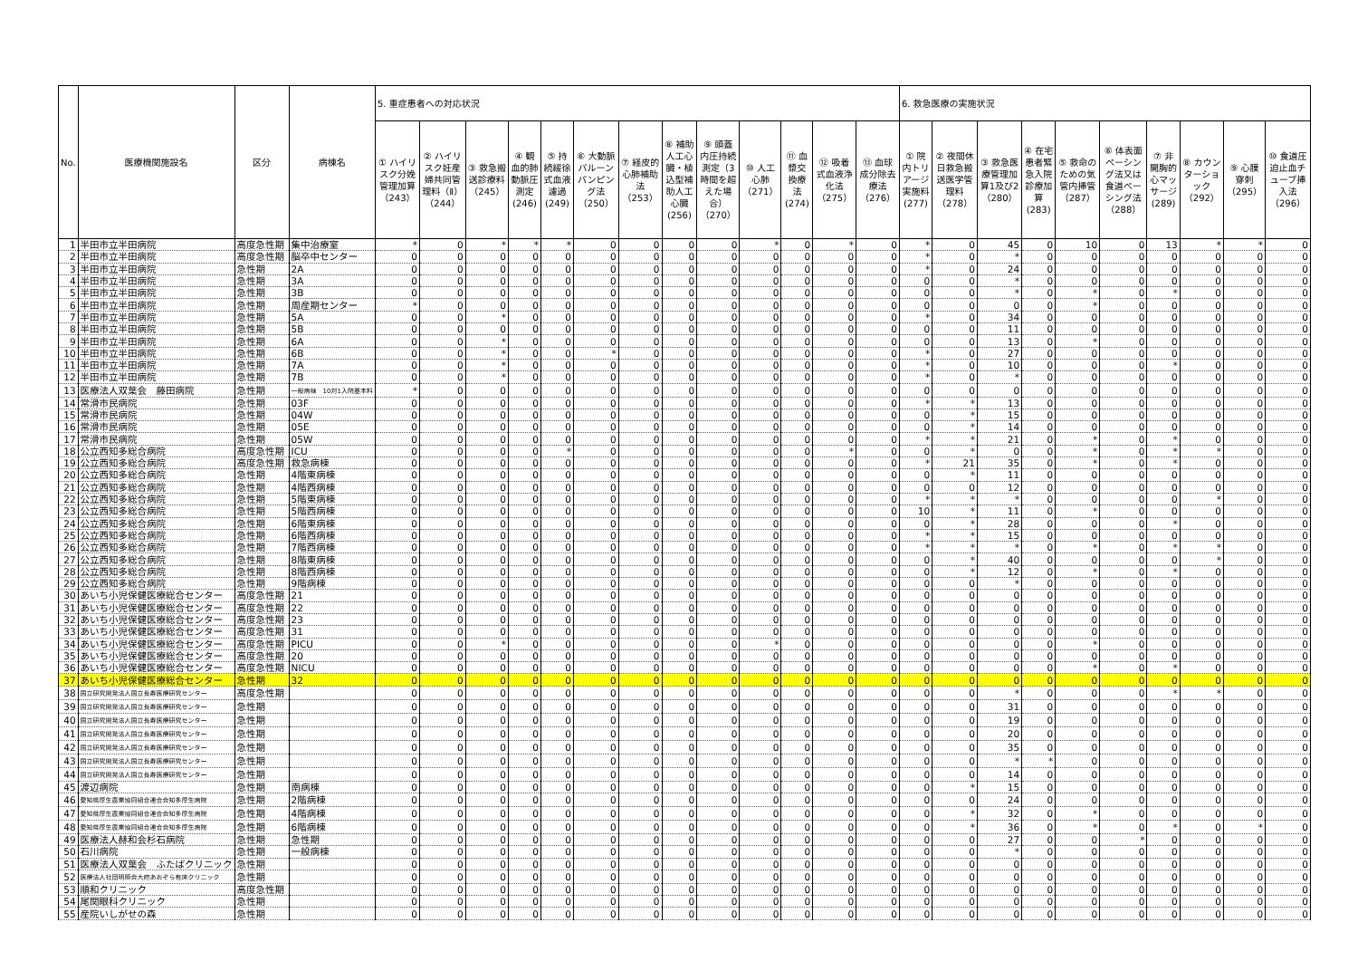| No. | 医療機関施設名 | 区分 | 病棟名 | 5. 重症患者への対応状況 | | | | | | | | | | | | | 6. 救急医療の実施状況 | | | | | | | | | |
| --- | --- | --- | --- | --- | --- | --- | --- | --- | --- | --- | --- | --- | --- | --- | --- | --- | --- | --- | --- | --- | --- | --- | --- | --- | --- | --- |
| | | | | ① ハイリスク分娩管理加算（243） | ② ハイリスク妊産婦共同管理料（Ⅱ）（244） | ③ 救急搬送診療料（245） | ④ 観血的肺動脈圧測定(246) | ⑤ 持続緩徐式血液濾過(249) | ⑥ 大動脈バルーンパンピング法（250） | ⑦ 経皮的心肺補助法（253） | ⑧ 補助人工心臓・植込型補助人工心臓(256) | ⑨ 頭蓋内圧持続測定（3時間を超えた場合）（270） | ⑩ 人工心肺（271） | ⑪ 血漿交換療法(274) | ⑫ 吸着式血液浄化法（275） | ⑬ 血球成分除去療法（276） | ① 院内トリアージ実施料(277) | ② 夜間休日救急搬送医学管理料（278） | ③ 救急医療管理加算1及び2（280） | ④ 在宅患者緊急入院診療加算(283) | ⑤ 救命のための気管内挿管（287） | ⑥ 体表面ペーシング法又は食道ペーシング法（288） | ⑦ 非開胸的心マッサージ(289) | ⑧ カウンターショック（292） | ⑨ 心膜穿刺（295） | ⑩ 食道圧迫止血チューブ挿入法（296） |
| 1 | 半田市立半田病院 | 高度急性期 | 集中治療室 | * | 0 | * | * | * | 0 | 0 | 0 | 0 | * | 0 | * | 0 | * | 0 | 45 | 0 | 10 | 0 | 13 | * | * | 0 |
| 2 | 半田市立半田病院 | 高度急性期 | 脳卒中センター | 0 | 0 | 0 | 0 | 0 | 0 | 0 | 0 | 0 | 0 | 0 | 0 | 0 | * | 0 | * | 0 | 0 | 0 | 0 | 0 | 0 | 0 |
| 3 | 半田市立半田病院 | 急性期 | 2A | 0 | 0 | 0 | 0 | 0 | 0 | 0 | 0 | 0 | 0 | 0 | 0 | 0 | * | 0 | 24 | 0 | 0 | 0 | 0 | 0 | 0 | 0 |
| 4 | 半田市立半田病院 | 急性期 | 3A | 0 | 0 | 0 | 0 | 0 | 0 | 0 | 0 | 0 | 0 | 0 | 0 | 0 | 0 | 0 | * | 0 | 0 | 0 | 0 | 0 | 0 | 0 |
| 5 | 半田市立半田病院 | 急性期 | 3B | 0 | 0 | 0 | 0 | 0 | 0 | 0 | 0 | 0 | 0 | 0 | 0 | 0 | 0 | 0 | * | 0 | * | 0 | * | 0 | 0 | 0 |
| 6 | 半田市立半田病院 | 急性期 | 周産期センター | * | 0 | 0 | 0 | 0 | 0 | 0 | 0 | 0 | 0 | 0 | 0 | 0 | 0 | 0 | 0 | 0 | * | 0 | 0 | 0 | 0 | 0 |
| 7 | 半田市立半田病院 | 急性期 | 5A | 0 | 0 | * | 0 | 0 | 0 | 0 | 0 | 0 | 0 | 0 | 0 | 0 | * | 0 | 34 | 0 | 0 | 0 | 0 | 0 | 0 | 0 |
| 8 | 半田市立半田病院 | 急性期 | 5B | 0 | 0 | 0 | 0 | 0 | 0 | 0 | 0 | 0 | 0 | 0 | 0 | 0 | 0 | 0 | 11 | 0 | 0 | 0 | 0 | 0 | 0 | 0 |
| 9 | 半田市立半田病院 | 急性期 | 6A | 0 | 0 | * | 0 | 0 | 0 | 0 | 0 | 0 | 0 | 0 | 0 | 0 | 0 | 0 | 13 | 0 | * | 0 | 0 | 0 | 0 | 0 |
| 10 | 半田市立半田病院 | 急性期 | 6B | 0 | 0 | * | 0 | 0 | * | 0 | 0 | 0 | 0 | 0 | 0 | 0 | * | 0 | 27 | 0 | 0 | 0 | 0 | 0 | 0 | 0 |
| 11 | 半田市立半田病院 | 急性期 | 7A | 0 | 0 | * | 0 | 0 | 0 | 0 | 0 | 0 | 0 | 0 | 0 | 0 | * | 0 | 10 | 0 | 0 | 0 | * | 0 | 0 | 0 |
| 12 | 半田市立半田病院 | 急性期 | 7B | 0 | 0 | * | 0 | 0 | 0 | 0 | 0 | 0 | 0 | 0 | 0 | 0 | * | 0 | * | 0 | 0 | 0 | 0 | 0 | 0 | 0 |
| 13 | 医療法人双葉会 藤田病院 | 急性期 | 一般病棟 10対1入院基本料 | * | 0 | 0 | 0 | 0 | 0 | 0 | 0 | 0 | 0 | 0 | 0 | 0 | 0 | 0 | 0 | 0 | 0 | 0 | 0 | 0 | 0 | 0 |
| 14 | 常滑市民病院 | 急性期 | 03F | 0 | 0 | 0 | 0 | 0 | 0 | 0 | 0 | 0 | 0 | 0 | 0 | 0 | * | * | 13 | 0 | 0 | 0 | 0 | 0 | 0 | 0 |
| 15 | 常滑市民病院 | 急性期 | 04W | 0 | 0 | 0 | 0 | 0 | 0 | 0 | 0 | 0 | 0 | 0 | 0 | 0 | 0 | * | 15 | 0 | 0 | 0 | 0 | 0 | 0 | 0 |
| 16 | 常滑市民病院 | 急性期 | 05E | 0 | 0 | 0 | 0 | 0 | 0 | 0 | 0 | 0 | 0 | 0 | 0 | 0 | 0 | * | 14 | 0 | 0 | 0 | 0 | 0 | 0 | 0 |
| 17 | 常滑市民病院 | 急性期 | 05W | 0 | 0 | 0 | 0 | 0 | 0 | 0 | 0 | 0 | 0 | 0 | 0 | 0 | * | * | 21 | 0 | * | 0 | * | 0 | 0 | 0 |
| 18 | 公立西知多総合病院 | 高度急性期 | ICU | 0 | 0 | 0 | 0 | * | 0 | 0 | 0 | 0 | 0 | 0 | * | 0 | 0 | * | 0 | 0 | * | 0 | * | * | 0 | 0 |
| 19 | 公立西知多総合病院 | 高度急性期 | 救急病棟 | 0 | 0 | 0 | 0 | 0 | 0 | 0 | 0 | 0 | 0 | 0 | 0 | 0 | * | 21 | 35 | 0 | * | 0 | * | 0 | 0 | 0 |
| 20 | 公立西知多総合病院 | 急性期 | 4階東病棟 | 0 | 0 | 0 | 0 | 0 | 0 | 0 | 0 | 0 | 0 | 0 | 0 | 0 | 0 | * | 11 | 0 | 0 | 0 | 0 | 0 | 0 | 0 |
| 21 | 公立西知多総合病院 | 急性期 | 4階西病棟 | 0 | 0 | 0 | 0 | 0 | 0 | 0 | 0 | 0 | 0 | 0 | 0 | 0 | 0 | 0 | 12 | 0 | 0 | 0 | 0 | 0 | 0 | 0 |
| 22 | 公立西知多総合病院 | 急性期 | 5階東病棟 | 0 | 0 | 0 | 0 | 0 | 0 | 0 | 0 | 0 | 0 | 0 | 0 | 0 | * | * | * | 0 | 0 | 0 | 0 | * | 0 | 0 |
| 23 | 公立西知多総合病院 | 急性期 | 5階西病棟 | 0 | 0 | 0 | 0 | 0 | 0 | 0 | 0 | 0 | 0 | 0 | 0 | 0 | 10 | * | 11 | 0 | * | 0 | 0 | 0 | 0 | 0 |
| 24 | 公立西知多総合病院 | 急性期 | 6階東病棟 | 0 | 0 | 0 | 0 | 0 | 0 | 0 | 0 | 0 | 0 | 0 | 0 | 0 | 0 | * | 28 | 0 | 0 | 0 | * | 0 | 0 | 0 |
| 25 | 公立西知多総合病院 | 急性期 | 6階西病棟 | 0 | 0 | 0 | 0 | 0 | 0 | 0 | 0 | 0 | 0 | 0 | 0 | 0 | * | * | 15 | 0 | 0 | 0 | 0 | 0 | 0 | 0 |
| 26 | 公立西知多総合病院 | 急性期 | 7階西病棟 | 0 | 0 | 0 | 0 | 0 | 0 | 0 | 0 | 0 | 0 | 0 | 0 | 0 | * | * | * | 0 | * | 0 | * | * | 0 | 0 |
| 27 | 公立西知多総合病院 | 急性期 | 8階東病棟 | 0 | 0 | 0 | 0 | 0 | 0 | 0 | 0 | 0 | 0 | 0 | 0 | 0 | 0 | * | 40 | 0 | 0 | 0 | 0 | * | 0 | 0 |
| 28 | 公立西知多総合病院 | 急性期 | 8階西病棟 | 0 | 0 | 0 | 0 | 0 | 0 | 0 | 0 | 0 | 0 | 0 | 0 | 0 | 0 | * | 12 | 0 | * | 0 | * | 0 | 0 | 0 |
| 29 | 公立西知多総合病院 | 急性期 | 9階病棟 | 0 | 0 | 0 | 0 | 0 | 0 | 0 | 0 | 0 | 0 | 0 | 0 | 0 | 0 | 0 | * | 0 | 0 | 0 | 0 | 0 | 0 | 0 |
| 30 | あいち小児保健医療総合センター | 高度急性期 | 21 | 0 | 0 | 0 | 0 | 0 | 0 | 0 | 0 | 0 | 0 | 0 | 0 | 0 | 0 | 0 | 0 | 0 | 0 | 0 | 0 | 0 | 0 | 0 |
| 31 | あいち小児保健医療総合センター | 高度急性期 | 22 | 0 | 0 | 0 | 0 | 0 | 0 | 0 | 0 | 0 | 0 | 0 | 0 | 0 | 0 | 0 | 0 | 0 | 0 | 0 | 0 | 0 | 0 | 0 |
| 32 | あいち小児保健医療総合センター | 高度急性期 | 23 | 0 | 0 | 0 | 0 | 0 | 0 | 0 | 0 | 0 | 0 | 0 | 0 | 0 | 0 | 0 | 0 | 0 | 0 | 0 | 0 | 0 | 0 | 0 |
| 33 | あいち小児保健医療総合センター | 高度急性期 | 31 | 0 | 0 | 0 | 0 | 0 | 0 | 0 | 0 | 0 | 0 | 0 | 0 | 0 | 0 | 0 | 0 | 0 | 0 | 0 | 0 | 0 | 0 | 0 |
| 34 | あいち小児保健医療総合センター | 高度急性期 | PICU | 0 | 0 | * | 0 | 0 | 0 | 0 | 0 | 0 | * | 0 | 0 | 0 | 0 | 0 | 0 | 0 | * | 0 | 0 | 0 | 0 | 0 |
| 35 | あいち小児保健医療総合センター | 高度急性期 | 20 | 0 | 0 | 0 | 0 | 0 | 0 | 0 | 0 | 0 | 0 | 0 | 0 | 0 | 0 | 0 | 0 | 0 | 0 | 0 | 0 | 0 | 0 | 0 |
| 36 | あいち小児保健医療総合センター | 高度急性期 | NICU | 0 | 0 | 0 | 0 | 0 | 0 | 0 | 0 | 0 | 0 | 0 | 0 | 0 | 0 | 0 | 0 | 0 | * | 0 | * | 0 | 0 | 0 |
| 37 | あいち小児保健医療総合センター | 急性期 | 32 | 0 | 0 | 0 | 0 | 0 | 0 | 0 | 0 | 0 | 0 | 0 | 0 | 0 | 0 | 0 | 0 | 0 | 0 | 0 | 0 | 0 | 0 | 0 |
| 38 | 国立研究開発法人国立長寿医療研究センター | 高度急性期 | | 0 | 0 | 0 | 0 | 0 | 0 | 0 | 0 | 0 | 0 | 0 | 0 | 0 | 0 | 0 | * | 0 | 0 | 0 | * | * | 0 | 0 |
| 39 | 国立研究開発法人国立長寿医療研究センター | 急性期 | | 0 | 0 | 0 | 0 | 0 | 0 | 0 | 0 | 0 | 0 | 0 | 0 | 0 | 0 | 0 | 31 | 0 | 0 | 0 | 0 | 0 | 0 | 0 |
| 40 | 国立研究開発法人国立長寿医療研究センター | 急性期 | | 0 | 0 | 0 | 0 | 0 | 0 | 0 | 0 | 0 | 0 | 0 | 0 | 0 | 0 | 0 | 19 | 0 | 0 | 0 | 0 | 0 | 0 | 0 |
| 41 | 国立研究開発法人国立長寿医療研究センター | 急性期 | | 0 | 0 | 0 | 0 | 0 | 0 | 0 | 0 | 0 | 0 | 0 | 0 | 0 | 0 | 0 | 20 | 0 | 0 | 0 | 0 | 0 | 0 | 0 |
| 42 | 国立研究開発法人国立長寿医療研究センター | 急性期 | | 0 | 0 | 0 | 0 | 0 | 0 | 0 | 0 | 0 | 0 | 0 | 0 | 0 | 0 | 0 | 35 | 0 | 0 | 0 | 0 | 0 | 0 | 0 |
| 43 | 国立研究開発法人国立長寿医療研究センター | 急性期 | | 0 | 0 | 0 | 0 | 0 | 0 | 0 | 0 | 0 | 0 | 0 | 0 | 0 | 0 | 0 | * | * | 0 | 0 | 0 | 0 | 0 | 0 |
| 44 | 国立研究開発法人国立長寿医療研究センター | 急性期 | | 0 | 0 | 0 | 0 | 0 | 0 | 0 | 0 | 0 | 0 | 0 | 0 | 0 | 0 | 0 | 14 | 0 | 0 | 0 | 0 | 0 | 0 | 0 |
| 45 | 渡辺病院 | 急性期 | 南病棟 | 0 | 0 | 0 | 0 | 0 | 0 | 0 | 0 | 0 | 0 | 0 | 0 | 0 | 0 | * | 15 | 0 | 0 | 0 | 0 | 0 | 0 | 0 |
| 46 | 愛知県厚生農業協同組合連合会知多厚生病院 | 急性期 | 2階病棟 | 0 | 0 | 0 | 0 | 0 | 0 | 0 | 0 | 0 | 0 | 0 | 0 | 0 | 0 | 0 | 24 | 0 | 0 | 0 | 0 | 0 | 0 | 0 |
| 47 | 愛知県厚生農業協同組合連合会知多厚生病院 | 急性期 | 4階病棟 | 0 | 0 | 0 | 0 | 0 | 0 | 0 | 0 | 0 | 0 | 0 | 0 | 0 | 0 | * | 32 | 0 | * | 0 | 0 | 0 | 0 | 0 |
| 48 | 愛知県厚生農業協同組合連合会知多厚生病院 | 急性期 | 6階病棟 | 0 | 0 | 0 | 0 | 0 | 0 | 0 | 0 | 0 | 0 | 0 | 0 | 0 | 0 | * | 36 | 0 | * | 0 | * | 0 | * | 0 |
| 49 | 医療法人赫和会杉石病院 | 急性期 | 急性期 | 0 | 0 | 0 | 0 | 0 | 0 | 0 | 0 | 0 | 0 | 0 | 0 | 0 | 0 | 0 | 27 | 0 | 0 | * | 0 | 0 | 0 | 0 |
| 50 | 石川病院 | 急性期 | 一般病棟 | 0 | 0 | 0 | 0 | 0 | 0 | 0 | 0 | 0 | 0 | 0 | 0 | 0 | 0 | 0 | * | 0 | 0 | 0 | 0 | 0 | 0 | 0 |
| 51 | 医療法人双葉会 ふたばクリニック | 急性期 | | 0 | 0 | 0 | 0 | 0 | 0 | 0 | 0 | 0 | 0 | 0 | 0 | 0 | 0 | 0 | 0 | 0 | 0 | 0 | 0 | 0 | 0 | 0 |
| 52 | 医療法人社団明照会大府あおぞら有床クリニック | 急性期 | | 0 | 0 | 0 | 0 | 0 | 0 | 0 | 0 | 0 | 0 | 0 | 0 | 0 | 0 | 0 | 0 | 0 | 0 | 0 | 0 | 0 | 0 | 0 |
| 53 | 順和クリニック | 高度急性期 | | 0 | 0 | 0 | 0 | 0 | 0 | 0 | 0 | 0 | 0 | 0 | 0 | 0 | 0 | 0 | 0 | 0 | 0 | 0 | 0 | 0 | 0 | 0 |
| 54 | 尾関眼科クリニック | 急性期 | | 0 | 0 | 0 | 0 | 0 | 0 | 0 | 0 | 0 | 0 | 0 | 0 | 0 | 0 | 0 | 0 | 0 | 0 | 0 | 0 | 0 | 0 | 0 |
| 55 | 産院いしがせの森 | 急性期 | | 0 | 0 | 0 | 0 | 0 | 0 | 0 | 0 | 0 | 0 | 0 | 0 | 0 | 0 | 0 | 0 | 0 | 0 | 0 | 0 | 0 | 0 | 0 |